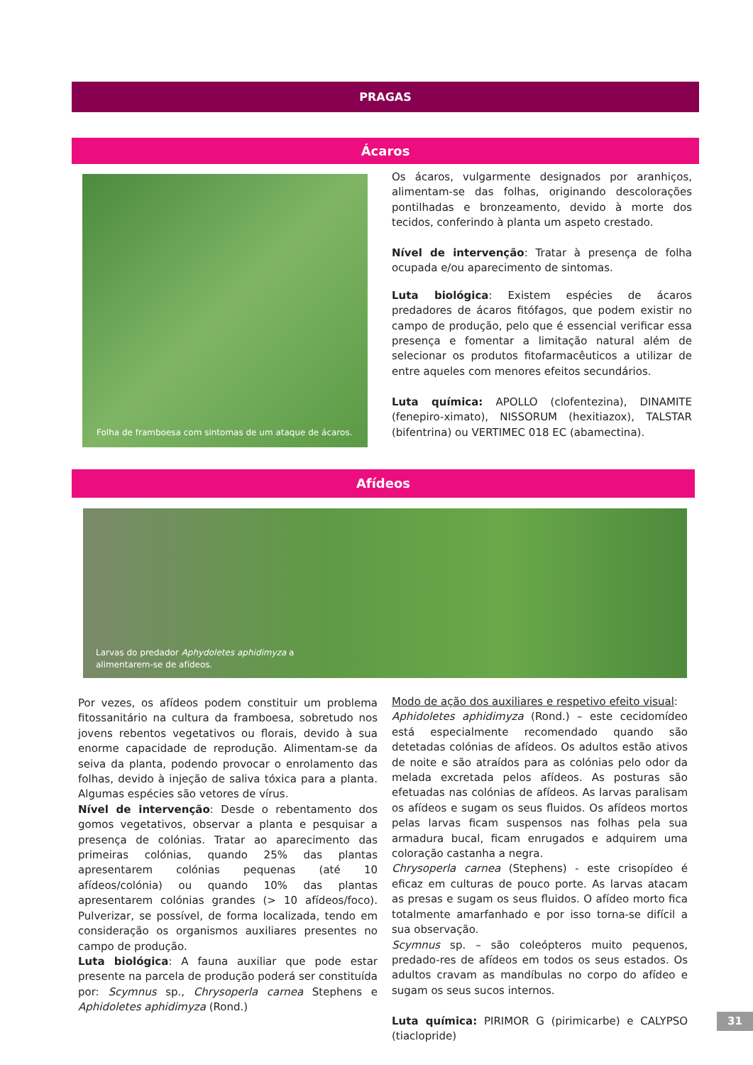PRAGAS
Ácaros
Folha de framboesa com sintomas de um ataque de ácaros.
Os ácaros, vulgarmente designados por aranhiços, alimentam-se das folhas, originando descolorações pontilhadas e bronzeamento, devido à morte dos tecidos, conferindo à planta um aspeto crestado.
Nível de intervenção: Tratar à presença de folha ocupada e/ou aparecimento de sintomas.
Luta biológica: Existem espécies de ácaros predadores de ácaros fitófagos, que podem existir no campo de produção, pelo que é essencial verificar essa presença e fomentar a limitação natural além de selecionar os produtos fitofarmacêuticos a utilizar de entre aqueles com menores efeitos secundários.
Luta química: APOLLO (clofentezina), DINAMITE (fenepiro-ximato), NISSORUM (hexitiazox), TALSTAR (bifentrina) ou VERTIMEC 018 EC (abamectina).
Afídeos
Larvas do predador Aphydoletes aphidimyza a
alimentarem-se de afídeos.
Por vezes, os afídeos podem constituir um problema fitossanitário na cultura da framboesa, sobretudo nos jovens rebentos vegetativos ou florais, devido à sua enorme capacidade de reprodução. Alimentam-se da seiva da planta, podendo provocar o enrolamento das folhas, devido à injeção de saliva tóxica para a planta. Algumas espécies são vetores de vírus.
Nível de intervenção: Desde o rebentamento dos gomos vegetativos, observar a planta e pesquisar a presença de colónias. Tratar ao aparecimento das primeiras colónias, quando 25% das plantas apresentarem colónias pequenas (até 10 afídeos/colónia) ou quando 10% das plantas apresentarem colónias grandes (> 10 afídeos/foco). Pulverizar, se possível, de forma localizada, tendo em consideração os organismos auxiliares presentes no campo de produção.
Luta biológica: A fauna auxiliar que pode estar presente na parcela de produção poderá ser constituída por: Scymnus sp., Chrysoperla carnea Stephens e Aphidoletes aphidimyza (Rond.)
Modo de ação dos auxiliares e respetivo efeito visual:
Aphidoletes aphidimyza (Rond.) – este cecidomídeo está especialmente recomendado quando são detetadas colónias de afídeos. Os adultos estão ativos de noite e são atraídos para as colónias pelo odor da melada excretada pelos afídeos. As posturas são efetuadas nas colónias de afídeos. As larvas paralisam os afídeos e sugam os seus fluidos. Os afídeos mortos pelas larvas ficam suspensos nas folhas pela sua armadura bucal, ficam enrugados e adquirem uma coloração castanha a negra.
Chrysoperla carnea (Stephens) - este crisopídeo é eficaz em culturas de pouco porte. As larvas atacam as presas e sugam os seus fluidos. O afídeo morto fica totalmente amarfanhado e por isso torna-se difícil a sua observação.
Scymnus sp. – são coleópteros muito pequenos, predado-res de afídeos em todos os seus estados. Os adultos cravam as mandíbulas no corpo do afídeo e sugam os seus sucos internos.
Luta química: PIRIMOR G (pirimicarbe) e CALYPSO (tiaclopride)
31